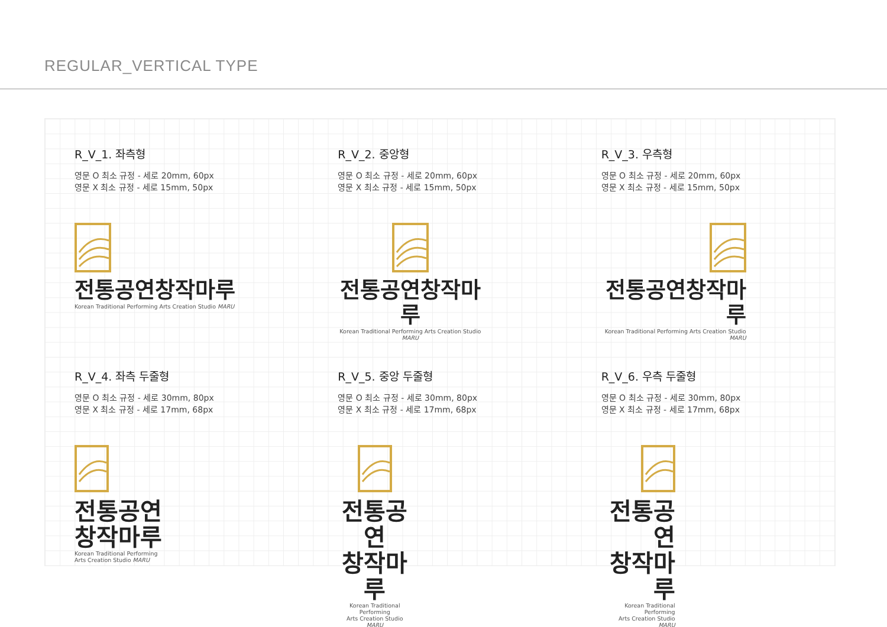REGULAR_VERTICAL TYPE
R_V_1. 좌측형
영문 O 최소 규정 - 세로 20mm, 60px
영문 X 최소 규정 - 세로 15mm, 50px
전통공연창작마루
Korean Traditional Performing Arts Creation Studio MARU
R_V_2. 중앙형
영문 O 최소 규정 - 세로 20mm, 60px
영문 X 최소 규정 - 세로 15mm, 50px
전통공연창작마루
Korean Traditional Performing Arts Creation Studio MARU
R_V_3. 우측형
영문 O 최소 규정 - 세로 20mm, 60px
영문 X 최소 규정 - 세로 15mm, 50px
전통공연창작마루
Korean Traditional Performing Arts Creation Studio MARU
R_V_4. 좌측 두줄형
영문 O 최소 규정 - 세로 30mm, 80px
영문 X 최소 규정 - 세로 17mm, 68px
전통공연
창작마루
Korean Traditional Performing
Arts Creation Studio MARU
R_V_5. 중앙 두줄형
영문 O 최소 규정 - 세로 30mm, 80px
영문 X 최소 규정 - 세로 17mm, 68px
전통공연
창작마루
Korean Traditional Performing
Arts Creation Studio MARU
R_V_6. 우측 두줄형
영문 O 최소 규정 - 세로 30mm, 80px
영문 X 최소 규정 - 세로 17mm, 68px
전통공연
창작마루
Korean Traditional Performing
Arts Creation Studio MARU